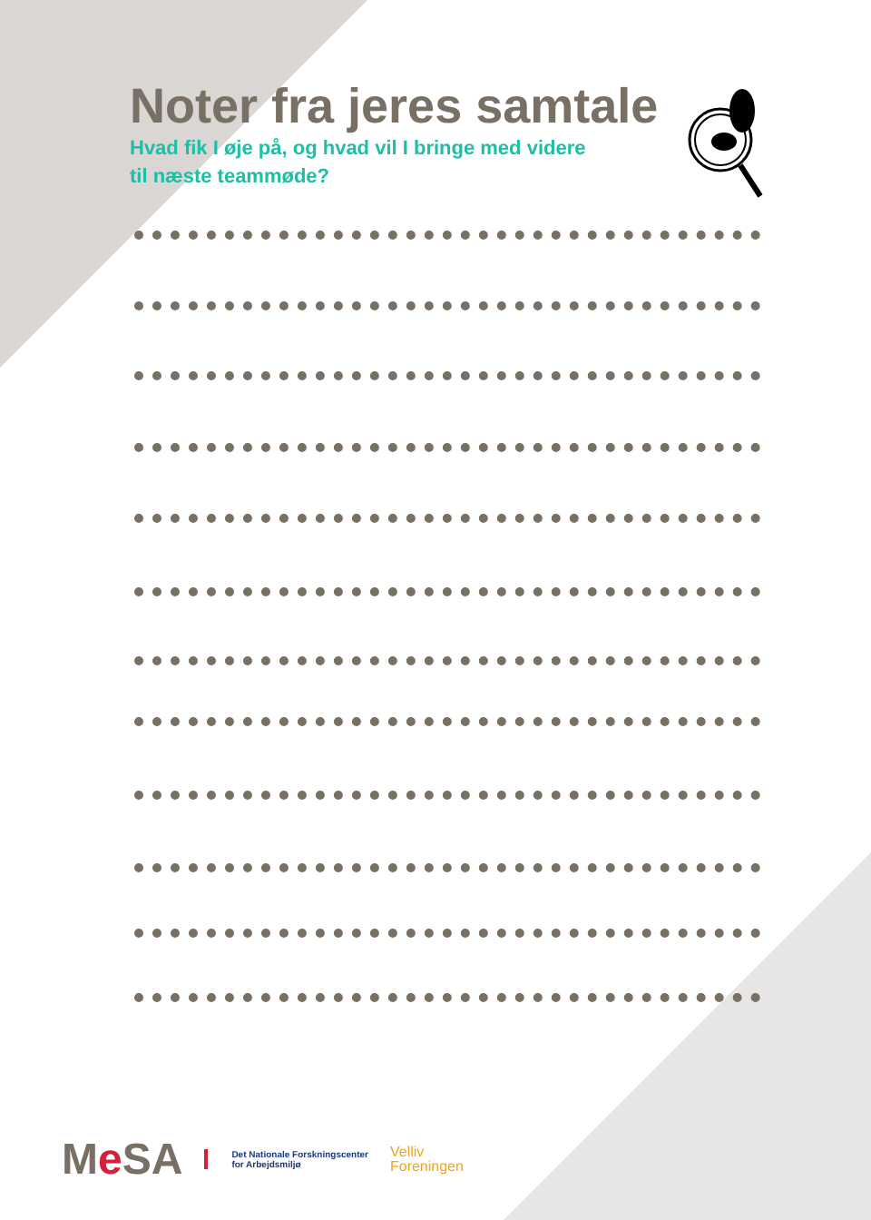Noter fra jeres samtale
Hvad fik I øje på, og hvad vil I bringe med videre
til næste teammøde?
Me SA
Det Nationale Forskningscenter
for Arbejdsmiljø
Velliv
Foreningen